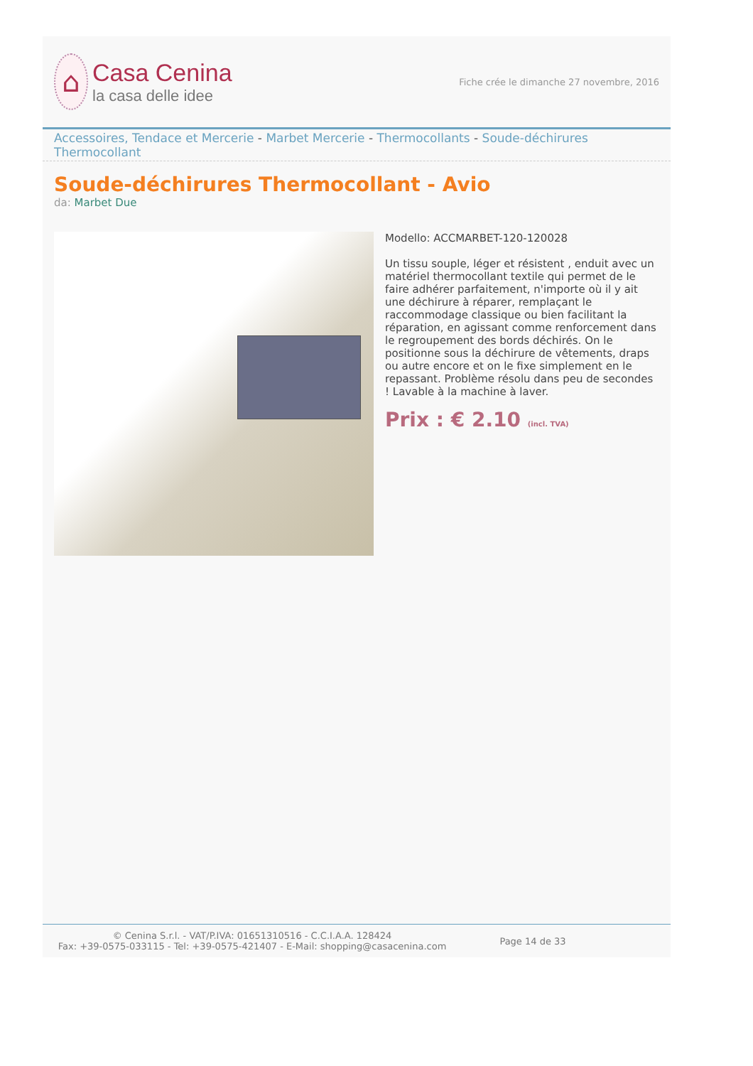⌂
Casa Cenina
la casa delle idee
Fiche crée le dimanche 27 novembre, 2016
Accessoires, Tendace et Mercerie - Marbet Mercerie - Thermocollants - Soude-déchirures Thermocollant
Soude-déchirures Thermocollant - Avio
da: Marbet Due
Modello: ACCMARBET-120-120028
Un tissu souple, léger et résistent , enduit avec un matériel thermocollant textile qui permet de le faire adhérer parfaitement, n'importe où il y ait une déchirure à réparer, remplaçant le raccommodage classique ou bien facilitant la réparation, en agissant comme renforcement dans le regroupement des bords déchirés. On le positionne sous la déchirure de vêtements, draps ou autre encore et on le fixe simplement en le repassant. Problème résolu dans peu de secondes ! Lavable à la machine à laver.
Prix : € 2.10 (incl. TVA)
© Cenina S.r.l. - VAT/P.IVA: 01651310516 - C.C.I.A.A. 128424
Fax: +39-0575-033115 - Tel: +39-0575-421407 - E-Mail: shopping@casacenina.com
Page 14 de 33